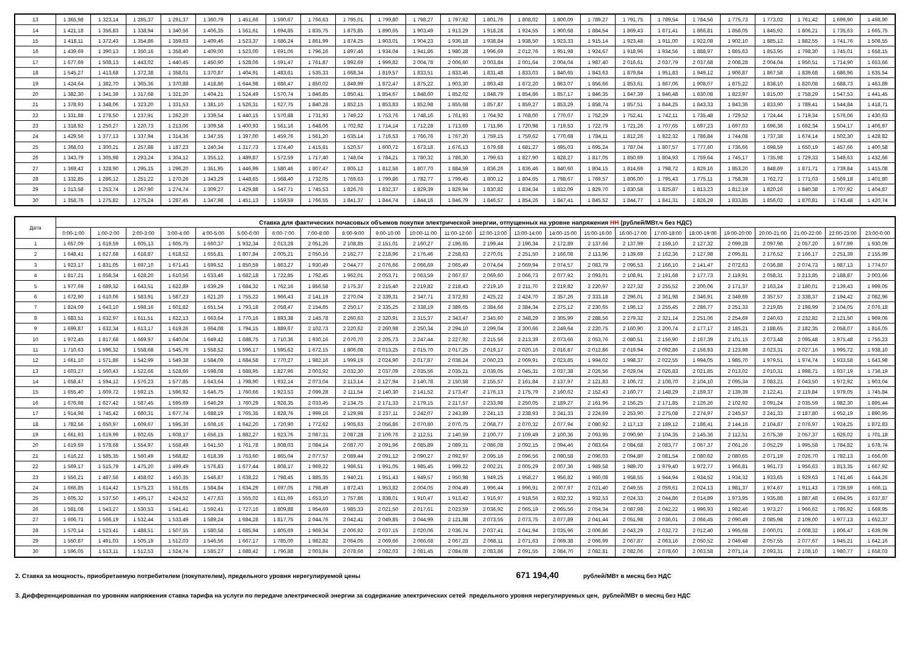| 13 | 1 365,98 | 1 323,14 | 1 285,37 | 1 291,37 | 1 360,79 | 1 451,66 | 1 590,67 | 1 766,63 | 1 795,01 | 1 799,80 | 1 798,27 | 1 797,92 | 1 801,76 | 1 808,02 | 1 800,09 | 1 789,27 | 1 791,75 | 1 789,54 | 1 784,56 | 1 775,73 | 1 773,02 | 1 761,42 | 1 699,90 | 1 498,90 |
| 14 | 1 421,18 | 1 356,83 | 1 338,94 | 1 340,56 | 1 406,35 | 1 561,61 | 1 694,85 | 1 835,75 | 1 875,85 | 1 890,65 | 1 903,49 | 1 913,29 | 1 918,28 | 1 924,55 | 1 900,68 | 1 884,54 | 1 869,43 | 1 871,41 | 1 866,81 | 1 858,05 | 1 845,92 | 1 806,21 | 1 735,63 | 1 665,75 |
| 15 | 1 418,11 | 1 372,43 | 1 354,86 | 1 359,63 | 1 409,46 | 1 523,37 | 1 686,24 | 1 861,99 | 1 874,25 | 1 903,01 | 1 904,23 | 1 936,18 | 1 938,84 | 1 938,50 | 1 923,33 | 1 915,14 | 1 923,48 | 1 911,00 | 1 922,08 | 1 902,10 | 1 885,12 | 1 882,55 | 1 741,76 | 1 508,55 |
| 16 | 1 439,69 | 1 390,13 | 1 350,16 | 1 358,40 | 1 409,00 | 1 523,00 | 1 691,06 | 1 796,16 | 1 897,46 | 1 934,04 | 1 941,86 | 1 980,28 | 1 996,69 | 2 012,76 | 1 951,98 | 1 924,67 | 1 918,96 | 1 934,56 | 1 888,97 | 1 865,63 | 1 853,95 | 1 798,30 | 1 745,01 | 1 658,15 |
| 17 | 1 677,69 | 1 508,13 | 1 443,02 | 1 440,45 | 1 450,90 | 1 528,06 | 1 591,47 | 1 761,87 | 1 892,69 | 1 999,82 | 2 004,78 | 2 006,60 | 2 003,84 | 2 001,64 | 2 004,04 | 1 987,40 | 2 016,61 | 2 037,79 | 2 037,68 | 2 008,28 | 2 004,04 | 1 950,51 | 1 714,90 | 1 653,66 |
| 18 | 1 545,27 | 1 413,68 | 1 372,38 | 1 358,01 | 1 370,87 | 1 404,91 | 1 483,61 | 1 535,33 | 1 668,34 | 1 819,57 | 1 833,51 | 1 833,46 | 1 831,48 | 1 833,03 | 1 840,65 | 1 843,63 | 1 879,84 | 1 951,83 | 1 949,12 | 1 906,87 | 1 867,58 | 1 839,68 | 1 686,96 | 1 635,54 |
| 19 | 1 424,64 | 1 382,70 | 1 365,36 | 1 370,88 | 1 418,86 | 1 644,98 | 1 686,47 | 1 850,02 | 1 849,99 | 1 872,47 | 1 875,22 | 1 903,30 | 1 863,48 | 1 872,20 | 1 863,07 | 1 856,66 | 1 853,61 | 1 867,06 | 1 908,07 | 1 875,22 | 1 838,10 | 1 820,08 | 1 688,73 | 1 463,89 |
| 20 | 1 382,30 | 1 341,39 | 1 317,68 | 1 321,20 | 1 404,21 | 1 524,49 | 1 570,74 | 1 846,85 | 1 850,41 | 1 854,67 | 1 848,60 | 1 852,02 | 1 848,79 | 1 854,86 | 1 857,17 | 1 846,35 | 1 847,39 | 1 846,48 | 1 830,08 | 1 823,97 | 1 815,00 | 1 758,29 | 1 547,53 | 1 441,45 |
| 21 | 1 378,93 | 1 348,06 | 1 323,20 | 1 331,53 | 1 381,10 | 1 526,31 | 1 627,75 | 1 840,28 | 1 852,15 | 1 853,83 | 1 852,98 | 1 855,68 | 1 857,87 | 1 859,27 | 1 853,29 | 1 858,74 | 1 857,51 | 1 844,25 | 1 843,33 | 1 843,36 | 1 833,90 | 1 789,41 | 1 544,84 | 1 418,71 |
| 22 | 1 331,88 | 1 278,50 | 1 237,91 | 1 262,20 | 1 339,54 | 1 440,15 | 1 570,88 | 1 731,93 | 1 749,22 | 1 753,76 | 1 748,16 | 1 761,93 | 1 764,92 | 1 768,00 | 1 770,07 | 1 752,29 | 1 752,41 | 1 742,11 | 1 735,48 | 1 729,52 | 1 724,44 | 1 719,34 | 1 576,06 | 1 430,63 |
| 23 | 1 318,92 | 1 250,27 | 1 220,73 | 1 213,06 | 1 309,58 | 1 400,93 | 1 561,16 | 1 648,06 | 1 702,92 | 1 714,14 | 1 712,28 | 1 713,69 | 1 711,96 | 1 720,98 | 1 719,53 | 1 722,79 | 1 721,26 | 1 707,65 | 1 697,23 | 1 697,03 | 1 696,36 | 1 692,34 | 1 504,17 | 1 406,97 |
| 24 | 1 429,56 | 1 377,13 | 1 337,94 | 1 314,36 | 1 347,55 | 1 397,00 | 1 459,76 | 1 561,20 | 1 635,14 | 1 716,53 | 1 766,76 | 1 767,20 | 1 759,15 | 1 759,62 | 1 770,68 | 1 784,11 | 1 812,26 | 1 822,32 | 1 786,84 | 1 744,08 | 1 737,38 | 1 674,14 | 1 502,30 | 1 428,82 |
| 25 | 1 368,03 | 1 300,21 | 1 257,88 | 1 187,23 | 1 240,34 | 1 317,73 | 1 374,40 | 1 415,81 | 1 520,57 | 1 600,72 | 1 673,18 | 1 676,13 | 1 679,68 | 1 681,27 | 1 695,03 | 1 695,24 | 1 787,04 | 1 807,57 | 1 777,60 | 1 736,66 | 1 698,59 | 1 650,19 | 1 457,66 | 1 400,58 |
| 26 | 1 343,79 | 1 305,98 | 1 293,24 | 1 304,12 | 1 355,12 | 1 489,87 | 1 572,59 | 1 717,40 | 1 748,04 | 1 784,21 | 1 780,32 | 1 786,30 | 1 799,63 | 1 827,90 | 1 828,27 | 1 817,05 | 1 850,69 | 1 804,93 | 1 759,64 | 1 745,17 | 1 735,98 | 1 729,33 | 1 549,63 | 1 432,66 |
| 27 | 1 369,42 | 1 328,90 | 1 295,15 | 1 296,20 | 1 351,95 | 1 446,99 | 1 580,46 | 1 807,47 | 1 805,12 | 1 812,56 | 1 807,70 | 1 884,59 | 1 836,26 | 1 836,46 | 1 840,60 | 1 804,15 | 1 814,69 | 1 798,72 | 1 829,16 | 1 853,20 | 1 848,69 | 1 871,71 | 1 739,84 | 1 415,08 |
| 28 | 1 332,85 | 1 286,12 | 1 251,22 | 1 270,26 | 1 343,29 | 1 448,65 | 1 568,40 | 1 732,05 | 1 769,63 | 1 799,86 | 1 782,77 | 1 799,45 | 1 800,12 | 1 804,65 | 1 798,67 | 1 769,57 | 1 806,00 | 1 795,43 | 1 775,11 | 1 758,39 | 1 762,72 | 1 771,03 | 1 569,18 | 1 401,80 |
| 29 | 1 313,58 | 1 253,74 | 1 267,90 | 1 274,74 | 1 309,27 | 1 429,88 | 1 547,71 | 1 745,53 | 1 826,76 | 1 832,37 | 1 829,39 | 1 829,94 | 1 830,82 | 1 834,34 | 1 832,09 | 1 829,70 | 1 830,58 | 1 825,87 | 1 813,23 | 1 812,19 | 1 820,26 | 1 840,38 | 1 707,92 | 1 404,87 |
| 30 | 1 358,76 | 1 275,82 | 1 275,24 | 1 287,45 | 1 347,98 | 1 451,13 | 1 559,59 | 1 766,55 | 1 841,37 | 1 844,74 | 1 844,16 | 1 846,79 | 1 846,57 | 1 854,26 | 1 847,41 | 1 845,52 | 1 844,77 | 1 841,31 | 1 826,29 | 1 833,85 | 1 856,02 | 1 870,81 | 1 743,48 | 1 420,74 |
| Дата | Ставка для фактических почасовых объемов покупки электрической энергии, отпущенных на уровне напряжения НН (рублей/МВт.ч без НДС) | | | | | | | | | | | | | | | | | | | | | | | |
| --- | --- | --- | --- | --- | --- | --- | --- | --- | --- | --- | --- | --- | --- | --- | --- | --- | --- | --- | --- | --- | --- | --- | --- | --- |
| | 0:00-1:00 | 1:00-2:00 | 2:00-3:00 | 3:00-4:00 | 4:00-5:00 | 5:00-6:00 | 6:00-7:00 | 7:00-8:00 | 8:00-9:00 | 9:00-10:00 | 10:00-11:00 | 11:00-12:00 | 12:00-13:00 | 13:00-14:00 | 14:00-15:00 | 15:00-16:00 | 16:00-17:00 | 17:00-18:00 | 18:00-19:00 | 19:00-20:00 | 20:00-21:00 | 21:00-22:00 | 22:00-23:00 | 23:00-0:00 |
| 1 | 1 657,09 | 1 619,59 | 1 605,13 | 1 605,75 | 1 660,37 | 1 932,34 | 2 013,28 | 2 051,26 | 2 108,85 | 2 151,01 | 2 160,27 | 2 196,65 | 2 199,44 | 2 196,34 | 2 172,89 | 2 137,66 | 2 137,99 | 2 159,10 | 2 127,32 | 2 099,28 | 2 097,98 | 2 057,20 | 1 977,99 | 1 930,09 |
| 2 | 1 648,41 | 1 627,68 | 1 618,87 | 1 618,52 | 1 655,81 | 1 807,84 | 2 005,21 | 2 050,16 | 2 162,77 | 2 218,96 | 2 176,46 | 2 258,63 | 2 270,01 | 2 251,50 | 2 166,08 | 2 113,96 | 2 139,69 | 2 162,36 | 2 127,98 | 2 095,81 | 2 176,52 | 2 166,17 | 2 251,39 | 2 155,99 |
| 3 | 1 923,17 | 1 831,05 | 1 697,10 | 1 671,43 | 1 699,52 | 1 850,59 | 1 863,27 | 1 930,49 | 2 044,77 | 2 076,66 | 2 066,69 | 2 065,49 | 2 074,64 | 2 069,94 | 2 074,57 | 2 083,79 | 2 096,53 | 2 166,10 | 2 141,47 | 2 072,63 | 2 036,88 | 2 074,73 | 1 987,13 | 1 774,07 |
| 4 | 1 817,21 | 1 658,34 | 1 628,20 | 1 610,56 | 1 633,46 | 1 682,18 | 1 722,85 | 1 792,45 | 1 962,01 | 2 053,71 | 2 063,59 | 2 067,67 | 2 069,60 | 2 066,73 | 2 077,92 | 2 093,01 | 2 108,91 | 2 191,68 | 2 177,73 | 2 119,91 | 2 058,31 | 2 213,85 | 2 188,87 | 2 003,66 |
| 5 | 1 977,69 | 1 689,32 | 1 643,51 | 1 622,89 | 1 639,29 | 1 684,32 | 1 762,16 | 1 856,58 | 2 175,37 | 2 215,40 | 2 219,82 | 2 218,43 | 2 219,10 | 2 211,70 | 2 219,82 | 2 220,97 | 2 227,32 | 2 255,52 | 2 200,06 | 2 171,37 | 2 163,24 | 2 180,01 | 2 139,43 | 1 999,05 |
| 6 | 1 672,90 | 1 610,06 | 1 583,91 | 1 587,23 | 1 621,20 | 1 755,22 | 1 966,43 | 2 141,19 | 2 270,04 | 2 339,31 | 2 347,71 | 2 372,93 | 2 425,22 | 2 424,70 | 2 357,26 | 2 333,18 | 2 296,01 | 2 361,98 | 2 346,91 | 2 349,69 | 2 357,57 | 2 338,37 | 2 194,42 | 2 082,96 |
| 7 | 1 824,09 | 1 643,10 | 1 598,16 | 1 601,82 | 1 651,54 | 1 793,18 | 2 058,47 | 2 154,65 | 2 250,17 | 2 335,25 | 2 338,19 | 2 389,65 | 2 384,66 | 2 384,34 | 2 275,12 | 2 230,65 | 2 196,12 | 2 255,45 | 2 286,77 | 2 251,33 | 2 219,85 | 2 198,99 | 2 104,05 | 2 076,18 |
| 8 | 1 683,51 | 1 632,97 | 1 611,51 | 1 622,13 | 1 663,64 | 1 770,16 | 1 893,38 | 2 145,78 | 2 260,63 | 2 320,91 | 2 315,37 | 2 343,47 | 2 345,60 | 2 348,29 | 2 305,99 | 2 288,56 | 2 279,32 | 2 321,14 | 2 251,06 | 2 254,69 | 2 240,63 | 2 232,82 | 2 121,50 | 1 969,06 |
| 9 | 1 699,87 | 1 632,34 | 1 613,17 | 1 619,26 | 1 664,08 | 1 794,15 | 1 889,67 | 2 102,73 | 2 220,62 | 2 260,98 | 2 250,34 | 2 294,10 | 2 299,04 | 2 300,66 | 2 249,64 | 2 220,75 | 2 160,90 | 2 200,74 | 2 177,17 | 2 185,21 | 2 188,65 | 2 182,35 | 2 058,07 | 1 816,05 |
| 10 | 1 972,45 | 1 817,68 | 1 669,97 | 1 640,04 | 1 649,42 | 1 688,75 | 1 710,36 | 1 930,16 | 2 070,70 | 2 205,73 | 2 247,44 | 2 227,92 | 2 215,56 | 2 213,39 | 2 073,66 | 2 053,76 | 2 080,51 | 2 156,90 | 2 167,39 | 2 101,15 | 2 073,48 | 2 095,48 | 1 975,48 | 1 755,23 |
| 11 | 1 710,63 | 1 596,32 | 1 558,68 | 1 545,76 | 1 558,52 | 1 596,17 | 1 595,62 | 1 672,15 | 1 806,08 | 2 013,25 | 2 015,70 | 2 017,25 | 2 019,17 | 2 020,16 | 2 016,87 | 2 012,86 | 2 019,94 | 2 092,86 | 2 156,93 | 2 123,98 | 2 023,31 | 2 027,16 | 1 995,72 | 1 938,10 |
| 12 | 1 661,10 | 1 571,86 | 1 542,99 | 1 549,38 | 1 584,09 | 1 684,58 | 1 770,27 | 1 982,16 | 1 999,19 | 2 024,90 | 2 017,87 | 2 038,24 | 2 060,23 | 2 069,91 | 2 023,85 | 1 994,02 | 1 998,37 | 2 022,55 | 1 994,05 | 1 985,70 | 1 979,51 | 1 974,74 | 1 933,58 | 1 643,98 |
| 13 | 1 603,27 | 1 560,43 | 1 522,66 | 1 528,66 | 1 598,08 | 1 688,95 | 1 827,96 | 2 003,92 | 2 032,30 | 2 037,09 | 2 035,56 | 2 035,21 | 2 039,05 | 2 045,31 | 2 037,38 | 2 026,56 | 2 029,04 | 2 026,83 | 2 021,85 | 2 013,02 | 2 010,31 | 1 998,71 | 1 937,19 | 1 736,19 |
| 14 | 1 658,47 | 1 594,12 | 1 576,23 | 1 577,85 | 1 643,64 | 1 798,90 | 1 932,14 | 2 073,04 | 2 113,14 | 2 127,94 | 2 140,78 | 2 150,58 | 2 155,57 | 2 161,84 | 2 137,97 | 2 121,83 | 2 106,72 | 2 108,70 | 2 104,10 | 2 095,34 | 2 083,21 | 2 043,50 | 1 972,92 | 1 903,04 |
| 15 | 1 655,40 | 1 609,72 | 1 592,15 | 1 596,92 | 1 646,75 | 1 760,66 | 1 923,53 | 2 099,28 | 2 111,54 | 2 140,30 | 2 141,52 | 2 173,47 | 2 176,13 | 2 175,79 | 2 160,62 | 2 152,43 | 2 160,77 | 2 148,29 | 2 159,37 | 2 139,39 | 2 122,41 | 2 119,84 | 1 979,05 | 1 745,84 |
| 16 | 1 676,98 | 1 627,42 | 1 587,45 | 1 595,69 | 1 646,29 | 1 760,29 | 1 928,35 | 2 033,45 | 2 134,75 | 2 171,33 | 2 179,15 | 2 217,57 | 2 233,98 | 2 250,05 | 2 189,27 | 2 161,96 | 2 156,25 | 2 171,85 | 2 126,26 | 2 102,92 | 2 091,24 | 2 035,59 | 1 982,30 | 1 895,44 |
| 17 | 1 914,98 | 1 745,42 | 1 680,31 | 1 677,74 | 1 688,19 | 1 765,35 | 1 828,76 | 1 999,16 | 2 129,98 | 2 237,11 | 2 242,07 | 2 243,89 | 2 241,13 | 2 238,93 | 2 241,33 | 2 224,69 | 2 253,90 | 2 275,08 | 2 274,97 | 2 245,57 | 2 241,33 | 2 187,80 | 1 952,19 | 1 890,95 |
| 18 | 1 782,56 | 1 650,97 | 1 609,67 | 1 595,30 | 1 608,16 | 1 642,20 | 1 720,90 | 1 772,62 | 1 905,63 | 2 056,86 | 2 070,80 | 2 070,75 | 2 068,77 | 2 070,32 | 2 077,94 | 2 080,92 | 2 117,13 | 2 189,12 | 2 186,41 | 2 144,16 | 2 104,87 | 2 076,97 | 1 924,25 | 1 872,83 |
| 19 | 1 661,93 | 1 619,99 | 1 602,65 | 1 608,17 | 1 656,15 | 1 882,27 | 1 923,76 | 2 087,31 | 2 087,28 | 2 109,76 | 2 112,51 | 2 140,59 | 2 100,77 | 2 109,49 | 2 100,36 | 2 093,95 | 2 090,90 | 2 104,35 | 2 145,36 | 2 112,51 | 2 075,39 | 2 057,37 | 1 926,02 | 1 701,18 |
| 20 | 1 619,59 | 1 578,68 | 1 554,97 | 1 558,49 | 1 641,50 | 1 761,78 | 1 808,03 | 2 084,14 | 2 087,70 | 2 091,96 | 2 085,89 | 2 089,31 | 2 086,08 | 2 092,15 | 2 094,46 | 2 083,64 | 2 084,68 | 2 083,77 | 2 067,37 | 2 061,26 | 2 052,29 | 1 995,58 | 1 784,82 | 1 678,74 |
| 21 | 1 616,22 | 1 585,35 | 1 560,49 | 1 568,82 | 1 618,39 | 1 763,60 | 1 865,04 | 2 077,57 | 2 089,44 | 2 091,12 | 2 090,27 | 2 092,97 | 2 095,16 | 2 096,56 | 2 090,58 | 2 096,03 | 2 094,80 | 2 081,54 | 2 080,62 | 2 080,65 | 2 071,19 | 2 026,70 | 1 782,13 | 1 656,00 |
| 22 | 1 569,17 | 1 515,79 | 1 475,20 | 1 499,49 | 1 576,83 | 1 677,44 | 1 808,17 | 1 969,22 | 1 986,51 | 1 991,05 | 1 985,45 | 1 999,22 | 2 002,21 | 2 005,29 | 2 007,36 | 1 989,58 | 1 989,70 | 1 979,40 | 1 972,77 | 1 966,81 | 1 961,73 | 1 956,63 | 1 813,35 | 1 667,92 |
| 23 | 1 556,21 | 1 487,56 | 1 458,02 | 1 450,35 | 1 546,87 | 1 638,22 | 1 798,45 | 1 885,35 | 1 940,21 | 1 951,43 | 1 949,57 | 1 950,98 | 1 949,25 | 1 958,27 | 1 956,82 | 1 960,08 | 1 958,55 | 1 944,94 | 1 934,52 | 1 934,32 | 1 933,65 | 1 929,63 | 1 741,46 | 1 644,26 |
| 24 | 1 666,85 | 1 614,42 | 1 575,23 | 1 551,65 | 1 584,84 | 1 634,29 | 1 697,05 | 1 798,49 | 1 872,43 | 1 953,82 | 2 004,05 | 2 004,49 | 1 996,44 | 1 996,91 | 2 007,97 | 2 021,40 | 2 049,55 | 2 059,61 | 2 024,13 | 1 981,37 | 1 974,67 | 1 911,43 | 1 739,59 | 1 666,11 |
| 25 | 1 605,32 | 1 537,50 | 1 495,17 | 1 424,52 | 1 477,63 | 1 555,02 | 1 611,69 | 1 653,10 | 1 757,86 | 1 838,01 | 1 910,47 | 1 913,42 | 1 916,97 | 1 918,56 | 1 932,32 | 1 932,53 | 2 024,33 | 2 044,86 | 2 014,89 | 1 973,95 | 1 935,88 | 1 887,48 | 1 694,95 | 1 637,87 |
| 26 | 1 581,08 | 1 543,27 | 1 530,53 | 1 541,41 | 1 592,41 | 1 727,16 | 1 809,88 | 1 954,69 | 1 985,33 | 2 021,50 | 2 017,61 | 2 023,59 | 2 036,92 | 2 065,19 | 2 065,56 | 2 054,34 | 2 087,98 | 2 042,22 | 1 996,93 | 1 982,46 | 1 973,27 | 1 966,62 | 1 786,92 | 1 669,95 |
| 27 | 1 606,71 | 1 566,19 | 1 532,44 | 1 533,49 | 1 589,24 | 1 684,28 | 1 817,75 | 2 044,76 | 2 042,41 | 2 049,85 | 2 044,99 | 2 121,88 | 2 073,55 | 2 073,75 | 2 077,89 | 2 041,44 | 2 051,98 | 2 036,01 | 2 066,45 | 2 090,49 | 2 085,98 | 2 109,00 | 1 977,13 | 1 652,37 |
| 28 | 1 570,14 | 1 523,41 | 1 488,51 | 1 507,55 | 1 580,58 | 1 685,94 | 1 805,69 | 1 969,34 | 2 006,92 | 2 037,15 | 2 020,06 | 2 036,74 | 2 037,41 | 2 041,94 | 2 035,96 | 2 006,86 | 2 043,29 | 2 032,72 | 2 012,40 | 1 995,68 | 2 000,01 | 2 008,32 | 1 806,47 | 1 639,09 |
| 29 | 1 550,87 | 1 491,03 | 1 505,19 | 1 512,03 | 1 546,56 | 1 667,17 | 1 785,00 | 1 982,82 | 2 064,05 | 2 069,66 | 2 066,68 | 2 067,23 | 2 068,11 | 2 071,63 | 2 069,38 | 2 066,99 | 2 067,87 | 2 063,16 | 2 050,52 | 2 049,48 | 2 057,55 | 2 077,67 | 1 945,21 | 1 642,16 |
| 30 | 1 596,05 | 1 513,11 | 1 512,53 | 1 524,74 | 1 585,27 | 1 688,42 | 1 796,88 | 2 003,84 | 2 078,66 | 2 082,03 | 2 081,45 | 2 084,08 | 2 083,86 | 2 091,55 | 2 084,70 | 2 082,81 | 2 082,06 | 2 078,60 | 2 063,58 | 2 071,14 | 2 093,31 | 2 108,10 | 1 980,77 | 1 658,03 |
2. Ставка за мощность, приобретаемую потребителем (покупателем), предельного уровня нерегулируемой цены 671 194,40 рублей/МВт в месяц без НДС
3. Дифференцированная по уровням напряжения ставка тарифа на услуги по передаче электрической энергии за содержание электрических сетей предельного уровня нерегулируемых цен, рублей/МВт в месяц без НДС